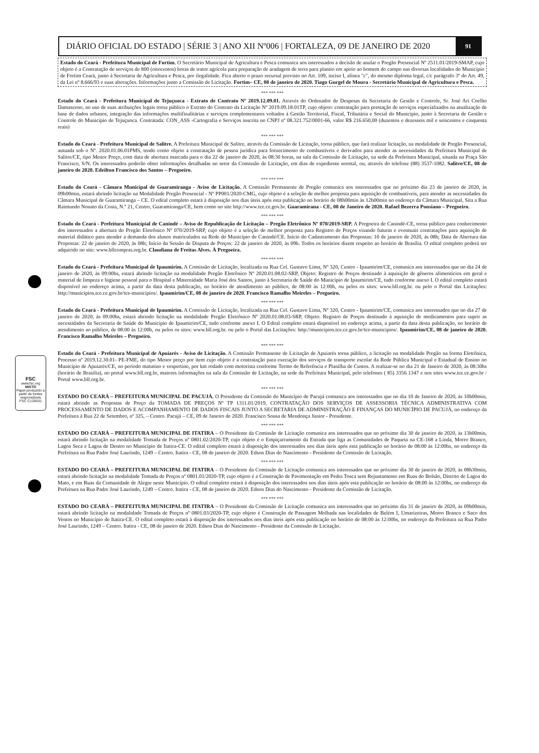DIÁRIO OFICIAL DO ESTADO | SÉRIE 3 | ANO XII Nº006 | FORTALEZA, 09 DE JANEIRO DE 2020 91
FSC
www.fsc.org
MISTO
Papel produzido a partir de fontes responsáveis
FSC C126031
Estado do Ceará - Prefeitura Municipal de Fortim. O Secretário Municipal de Agricultura e Pesca comunica aos interessados a decisão de anular o Pregão Presencial Nº 2511.01/2019-SMAP, cujo objeto é a Contratação de serviços de 800 (oitocentos) horas de trator agrícola para preparação de aradagem de terra para plantio em apoio ao homem do campo nas diversas localidades do Município de Fortim Ceará, junto à Secretaria de Agricultura e Pesca, por ilegalidade. Fica aberto o prazo recursal previsto no Art. 109, inciso I, alínea "c", do mesmo diploma legal, c/c parágrafo 3º do Art. 49, da Lei nº 8.666/93 e suas alterações. Informações junto a Comissão de Licitação. Fortim– CE, 08 de janeiro de 2020. Tiago Gurgel de Moura - Secretário Municipal de Agricultura e Pesca.
*** *** ***
Estado do Ceará - Prefeitura Municipal de Tejuçuoca - Extrato de Contrato Nº 2019.12.09.01. Através do Ordenador de Despesas da Secretaria de Gestão e Controle, Sr. José Ari Coelho Damasceno, no uso de suas atribuições legais torna público o Extrato do Contrato da Licitação Nº 2019.09.18.01TP, cujo objeto: contratação para prestação de serviços especializados na atualização de base de dados urbanos, integração das informações multifinalitárias e serviços complementares voltados à Gestão Territorial, Fiscal, Tributária e Social do Município, junto à Secretaria de Gestão e Controle do Município de Tejuçuoca. Contratada: CON_ASS -Cartografia e Serviços inscrita no CNPJ nº 08.321.752/0001-66, valor R$ 216.650,00 (duzentos e dezesseis mil e seiscentos e cinquenta reais)
*** *** ***
Estado do Ceará - Prefeitura Municipal de Salitre. A Prefeitura Municipal de Salitre, através da Comissão de Licitação, torna público, que fará realizar licitação, na modalidade de Pregão Presencial, autuada sob o Nº. 2020.01.06.01PMS, tendo como objeto a contratação de pessoa jurídica para fornecimento de combustíveis e derivados para atender as necessidades da Prefeitura Municipal de Salitre/CE, tipo Menor Preço, com data de abertura marcada para o dia 22 de janeiro de 2020, às 08:30 horas, na sala da Comissão de Licitação, na sede da Prefeitura Municipal, situada na Praça São Francisco, S/N. Os interessados poderão obter informações detalhadas no setor da Comissão de Licitação, em dias de expediente normal, ou, através do telefone (88) 3537-1082. Salitre/CE, 08 de janeiro de 2020. Edeilton Francisco dos Santos – Pregoeiro.
*** *** ***
Estado do Ceará - Câmara Municipal de Guaramiranga - Aviso de Licitação. A Comissão Permanente de Pregão comunica aos interessados que no próximo dia 23 de janeiro de 2020, às 09h00min, estará abrindo licitação na Modalidade Pregão Presencial - Nº PP001/2020-CMG, cujo objeto é a seleção de melhor proposta para aquisição de combustíveis, para atender as necessidades da Câmara Municipal de Guaramiranga – CE. O edital completo estará à disposição nos dias úteis após esta publicação no horário de 08h00min às 12h00min no endereço da Câmara Municipal, Sita a Rua Raimundo Nonato da Costa, N.º 21, Centro, Guaramiranga/CE, bem como no site http://www.tce.ce.gov.br. Guaramirana - CE, 08 de Janeiro de 2020. Rafael Bezerra Ponsiano – Pregoeiro.
*** *** ***
Estado do Ceará - Prefeitura Municípial de Canindé – Aviso de Republicação de Licitação – Pregão Eletrônico Nº 070/2019-SRP. A Pregoeira de Canindé-CE, torna público para conhecimento dos interessados a abertura do Pregão Eletrônico Nº 070/2019-SRP, cujo objeto é a seleção de melhor proposta para Registro de Preços visando futuras e eventuais contratações para aquisição de material didático para atender a demanda dos alunos matriculados na Rede do Município de Canindé/CE. Início do Cadastramento das Propostas: 10 de janeiro de 2020, às 08h; Data de Abertura das Propostas: 22 de janeiro de 2020, às 08h; Início da Sessão de Disputa de Preços: 22 de janeiro de 2020, às 09h. Todos os horários dizem respeito ao horário de Brasília. O edital completo poderá ser adquirido no site: www.bllcompras.org.br. Claudiana de Freitas Alves. À Pregoeira.
*** *** ***
Estado do Ceará - Prefeitura Municipal de Ipaumirim. A Comissão de Licitação, localizada na Rua Cel. Gustavo Lima, Nº 320, Centro - Ipaumirim/CE, comunica aos interessados que no dia 24 de janeiro de 2020, às 09:00hs, estará abrindo licitação na modalidade Pregão Eletrônico Nº 2020.01.08.02-SRP, Objeto: Registro de Preços destinado à aquisição de gêneros alimentícios em geral e material de limpeza e higiene pessoal para o Hospital e Maternidade Maria José dos Santos, junto à Secretaria de Saúde do Município de Ipaumirim/CE, tudo conforme anexo I. O edital completo estará disponível no endereço acima, a partir da data desta publicação, no horário de atendimento ao público, de 08:00 às 12:00h, ou pelos os sites: www.bll.org.br. ou pelo o Portal das Licitações: http://municipios.tce.ce.gov.br/tce-municipios/. Ipaumirim/CE, 08 de janeiro de 2020. Francisco Ramalho Meireles – Pregoeiro.
*** *** ***
Estado do Ceará - Prefeitura Municipal de Ipaumirim. A Comissão de Licitação, localizada na Rua Cel. Gustavo Lima, Nº 320, Centro - Ipaumirim/CE, comunica aos interessados que no dia 27 de janeiro de 2020, às 09:00hs, estará abrindo licitação na modalidade Pregão Eletrônico Nº 2020.01.08.03-SRP, Objeto: Registro de Preços destinado à aquisição de medicamentos para suprir as necessidades da Secretaria de Saúde do Município de Ipaumirim/CE, tudo conforme anexo I. O Edital completo estará disponível no endereço acima, a partir da data desta publicação, no horário de atendimento ao público, de 08:00 às 12:00h, ou pelos os sites: www.bll.org.br. ou pelo o Portal das Licitações: http://municipios.tce.ce.gov.br/tce-municipios/. Ipaumirim/CE, 08 de janeiro de 2020. Francisco Ramalho Meireles – Pregoeiro.
*** *** ***
Estado do Ceará - Prefeitura Municipal de Apuiarés - Aviso de Licitação. A Comissão Permanente de Licitação de Apuiarés torna público, a licitação na modalidade Pregão na forma Eletrônica, Processo nº 2019.12.30.01- PE-FME, do tipo Menor preço por item cujo objeto é a contratação para execução dos serviços de transporte escolar da Rede Pública Municipal e Estadual de Ensino no Município de Apuiarés/CE, no período matutino e vespertino, por km rodado com motorista conforme Termo de Referência e Planilha de Custos. A realizar-se no dia 21 de Janeiro de 2020, às 08:30hs (horário de Brasília), no portal www.bll.org.br, maiores informações na sala da Comissão de Licitação, na sede da Prefeitura Municipal, pelo telefones ( 85) 3356 1347 e nos sites www.tce.ce.gov.br / Portal www.bll.org.br.
*** *** ***
ESTADO DO CEARÁ – PREFEITURA MUNICIPAL DE PACUJÁ. O Presidente da Comissão do Município de Pacujá comunica aos interessados que no dia 10 de Janeiro de 2020, às 10h00min, estará abrindo as Propostas de Preço da TOMADA DE PREÇOS Nº TP 1311.01/2019, CONTRATAÇÃO DOS SERVIÇOS DE ASSESSORIA TÉCNICA ADMINISTRATIVA COM PROCESSAMENTO DE DADOS E ACOMPANHAMENTO DE DADOS FISCAIS JUNTO A SECRETARIA DE ADMINISTRAÇÃO E FINANÇAS DO MUNICÍPIO DE PACUJÁ, no endereço da Prefeitura à Rua 22 de Setembro, nº 325, – Centro. Pacujá – CE, 09 de Janeiro de 2020. Francisco Sousa de Mendonça Junior - Presidente.
*** *** ***
ESTADO DO CEARÁ – PREFEITURA MUNICIPAL DE ITATIRA – O Presidente da Comissão de Licitação comunica aos interessados que no próximo dia 30 de janeiro de 2020, às 13h00min, estará abrindo licitação na modalidade Tomada de Preços nº 0801.02/2020-TP, cujo objeto é o Empiçarramento da Estrada que liga as Comunidades de Paqueta na CE-168 a Linda, Morro Branco, Lagoa Seca e Lagoa de Dentro no Município de Itatira-CE. O edital completo estará à disposição dos interessados nos dias úteis após esta publicação no horário de 08:00 às 12:00hs, no endereço da Prefeitura na Rua Padre José Laurindo, 1249 – Centro. Itatira - CE, 08 de janeiro de 2020. Edson Dias do Nascimento - Presidente da Comissão de Licitação.
*** *** ***
ESTADO DO CEARÁ – PREFEITURA MUNICIPAL DE ITATIRA – O Presidente da Comissão de Licitação comunica aos interessados que no próximo dia 30 de janeiro de 2020, às 08h30min, estará abrindo licitação na modalidade Tomada de Preços nº 0801.01/2020-TP, cujo objeto é a Construção de Pavimentação em Pedra Tosca sem Rejuntamento em Ruas do Bolsão, Distrito de Lagoa do Mato, e em Ruas da Comunidade de Alegre neste Município. O edital completo estará à disposição dos interessados nos dias úteis após esta publicação no horário de 08:00 às 12:00hs, no endereço da Prefeitura na Rua Padre José Laurindo, 1249 – Centro. Itatira - CE, 08 de janeiro de 2020. Edson Dias do Nascimento - Presidente da Comissão de Licitação.
*** *** ***
ESTADO DO CEARÁ – PREFEITURA MUNICIPAL DE ITATIRA – O Presidente da Comissão de Licitação comunica aos interessados que no próximo dia 31 de janeiro de 2020, às 09h00min, estará abrindo licitação na modalidade Tomada de Preços nº 0801.03/2020-TP, cujo objeto é Construção de Passagem Molhada nas localidades de Belém I, Umarizeiras, Morro Branco e Saco dos Ventos no Município de Itatira-CE. O edital completo estará à disposição dos interessados nos dias úteis após esta publicação no horário de 08:00 às 12:00hs, no endereço da Prefeitura na Rua Padre José Laurindo, 1249 – Centro. Itatira - CE, 08 de janeiro de 2020. Edson Dias do Nascimento - Presidente da Comissão de Licitação.